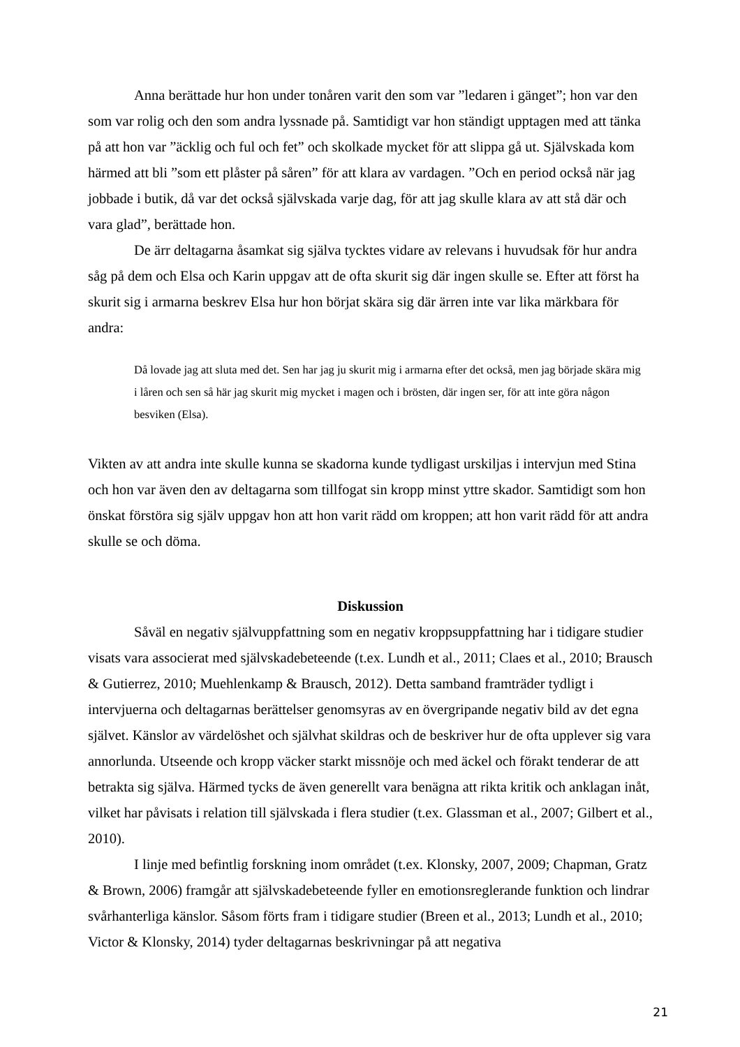Anna berättade hur hon under tonåren varit den som var ”ledaren i gänget”; hon var den som var rolig och den som andra lyssnade på. Samtidigt var hon ständigt upptagen med att tänka på att hon var ”äcklig och ful och fet” och skolkade mycket för att slippa gå ut. Självskada kom härmed att bli ”som ett plåster på såren” för att klara av vardagen. ”Och en period också när jag jobbade i butik, då var det också självskada varje dag, för att jag skulle klara av att stå där och vara glad”, berättade hon.
De ärr deltagarna åsamkat sig själva tycktes vidare av relevans i huvudsak för hur andra såg på dem och Elsa och Karin uppgav att de ofta skurit sig där ingen skulle se. Efter att först ha skurit sig i armarna beskrev Elsa hur hon börjat skära sig där ärren inte var lika märkbara för andra:
Då lovade jag att sluta med det. Sen har jag ju skurit mig i armarna efter det också, men jag började skära mig i låren och sen så här jag skurit mig mycket i magen och i brösten, där ingen ser, för att inte göra någon besviken (Elsa).
Vikten av att andra inte skulle kunna se skadorna kunde tydligast urskiljas i intervjun med Stina och hon var även den av deltagarna som tillfogat sin kropp minst yttre skador. Samtidigt som hon önskat förstöra sig själv uppgav hon att hon varit rädd om kroppen; att hon varit rädd för att andra skulle se och döma.
Diskussion
Såväl en negativ självuppfattning som en negativ kroppsuppfattning har i tidigare studier visats vara associerat med självskadebeteende (t.ex. Lundh et al., 2011; Claes et al., 2010; Brausch & Gutierrez, 2010; Muehlenkamp & Brausch, 2012). Detta samband framträder tydligt i intervjuerna och deltagarnas berättelser genomsyras av en övergripande negativ bild av det egna självet. Känslor av värdelöshet och självhat skildras och de beskriver hur de ofta upplever sig vara annorlunda. Utseende och kropp väcker starkt missnöje och med äckel och förakt tenderar de att betrakta sig själva. Härmed tycks de även generellt vara benägna att rikta kritik och anklagan inåt, vilket har påvisats i relation till självskada i flera studier (t.ex. Glassman et al., 2007; Gilbert et al., 2010).
I linje med befintlig forskning inom området (t.ex. Klonsky, 2007, 2009; Chapman, Gratz & Brown, 2006) framgår att självskadebeteende fyller en emotionsreglerande funktion och lindrar svårhanterliga känslor. Såsom förts fram i tidigare studier (Breen et al., 2013; Lundh et al., 2010; Victor & Klonsky, 2014) tyder deltagarnas beskrivningar på att negativa
21